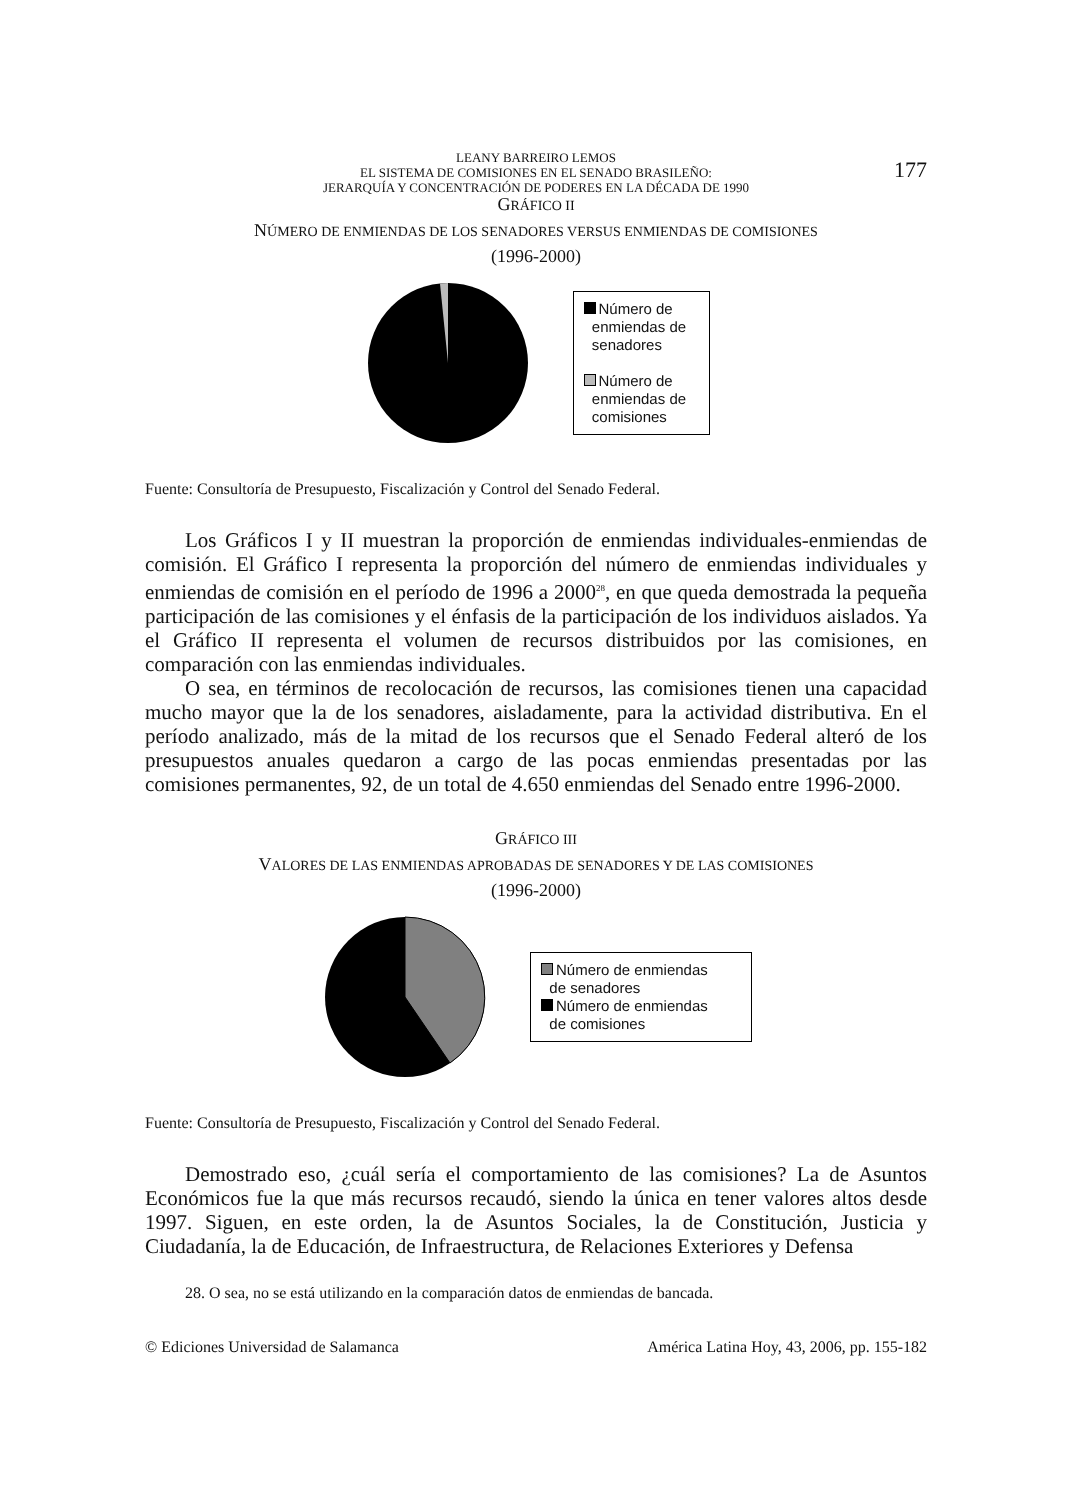LEANY BARREIRO LEMOS
EL SISTEMA DE COMISIONES EN EL SENADO BRASILEÑO:
JERARQUÍA Y CONCENTRACIÓN DE PODERES EN LA DÉCADA DE 1990
177
GRÁFICO II
NÚMERO DE ENMIENDAS DE LOS SENADORES VERSUS ENMIENDAS DE COMISIONES
(1996-2000)
Número de
enmiendas de
senadores
Número de
enmiendas de
comisiones
Fuente: Consultoría de Presupuesto, Fiscalización y Control del Senado Federal.
Los Gráficos I y II muestran la proporción de enmiendas individuales-enmiendas de comisión. El Gráfico I representa la proporción del número de enmiendas individuales y enmiendas de comisión en el período de 1996 a 2000<sup>28</sup>, en que queda demostrada la pequeña participación de las comisiones y el énfasis de la participación de los individuos aislados. Ya el Gráfico II representa el volumen de recursos distribuidos por las comisiones, en comparación con las enmiendas individuales.
O sea, en términos de recolocación de recursos, las comisiones tienen una capacidad mucho mayor que la de los senadores, aisladamente, para la actividad distributiva. En el período analizado, más de la mitad de los recursos que el Senado Federal alteró de los presupuestos anuales quedaron a cargo de las pocas enmiendas presentadas por las comisiones permanentes, 92, de un total de 4.650 enmiendas del Senado entre 1996-2000.
GRÁFICO III
VALORES DE LAS ENMIENDAS APROBADAS DE SENADORES Y DE LAS COMISIONES
(1996-2000)
Número de enmiendas
de senadores
Número de enmiendas
de comisiones
Fuente: Consultoría de Presupuesto, Fiscalización y Control del Senado Federal.
Demostrado eso, ¿cuál sería el comportamiento de las comisiones? La de Asuntos Económicos fue la que más recursos recaudó, siendo la única en tener valores altos desde 1997. Siguen, en este orden, la de Asuntos Sociales, la de Constitución, Justicia y Ciudadanía, la de Educación, de Infraestructura, de Relaciones Exteriores y Defensa
28. O sea, no se está utilizando en la comparación datos de enmiendas de bancada.
© Ediciones Universidad de Salamanca América Latina Hoy, 43, 2006, pp. 155-182